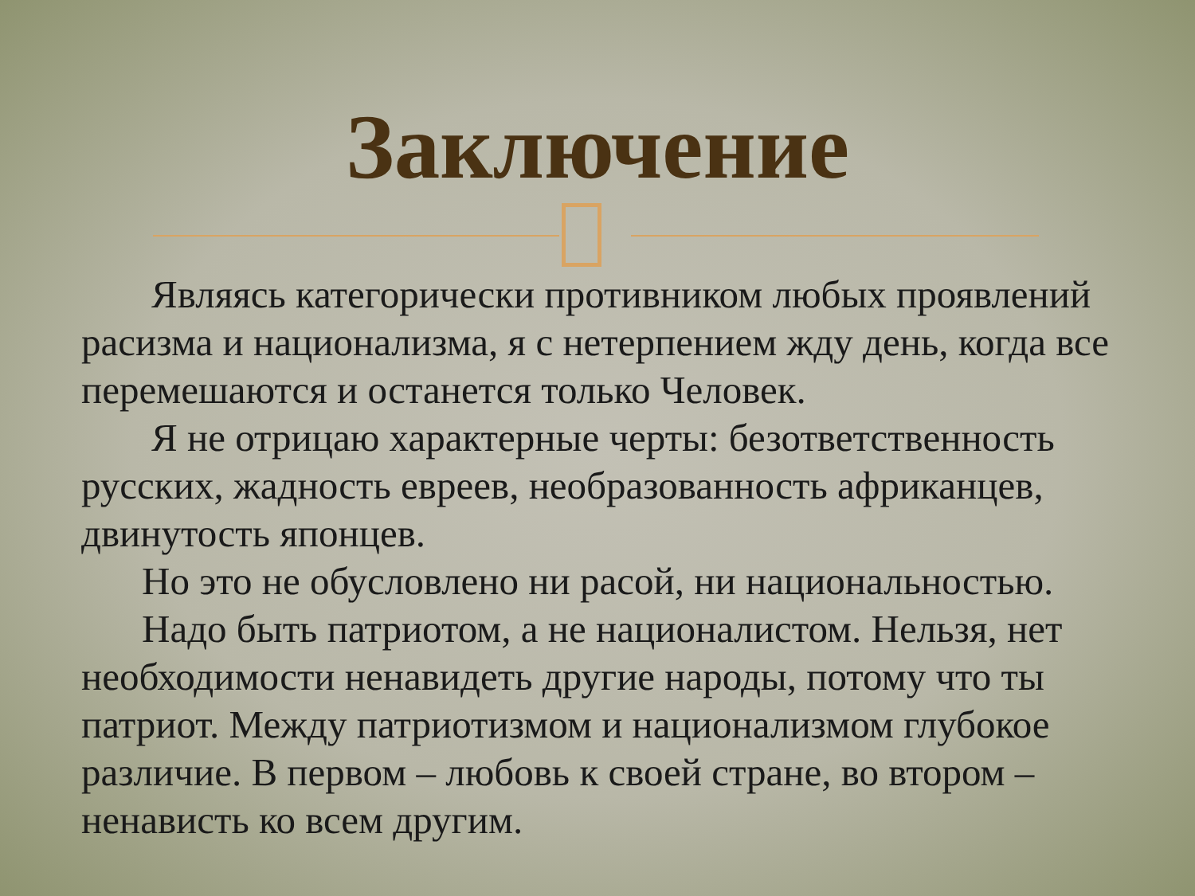Заключение
Являясь категорически противником любых проявлений расизма и национализма, я с нетерпением жду день, когда все перемешаются и останется только Человек.
Я не отрицаю характерные черты: безответственность русских, жадность евреев, необразованность африканцев, двинутость японцев.
Но это не обусловлено ни расой, ни национальностью.
Надо быть патриотом, а не националистом. Нельзя, нет необходимости ненавидеть другие народы, потому что ты патриот. Между патриотизмом и национализмом глубокое различие. В первом – любовь к своей стране, во втором – ненависть ко всем другим.